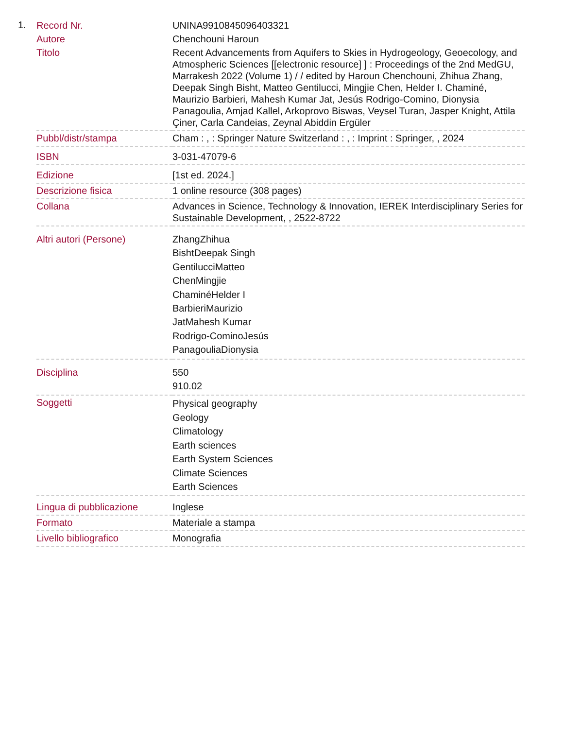1.
| Record Nr. | UNINA9910845096403321 |
| Autore | Chenchouni Haroun |
| Titolo | Recent Advancements from Aquifers to Skies in Hydrogeology, Geoecology, and Atmospheric Sciences [[electronic resource] ] : Proceedings of the 2nd MedGU, Marrakesh 2022 (Volume 1) / / edited by Haroun Chenchouni, Zhihua Zhang, Deepak Singh Bisht, Matteo Gentilucci, Mingjie Chen, Helder I. Chaminé, Maurizio Barbieri, Mahesh Kumar Jat, Jesús Rodrigo-Comino, Dionysia Panagoulia, Amjad Kallel, Arkoprovo Biswas, Veysel Turan, Jasper Knight, Attila Çiner, Carla Candeias, Zeynal Abiddin Ergüler |
| Pubbl/distr/stampa | Cham : , : Springer Nature Switzerland : , : Imprint : Springer, , 2024 |
| ISBN | 3-031-47079-6 |
| Edizione | [1st ed. 2024.] |
| Descrizione fisica | 1 online resource (308 pages) |
| Collana | Advances in Science, Technology & Innovation, IEREK Interdisciplinary Series for Sustainable Development, , 2522-8722 |
| Altri autori (Persone) | ZhangZhihua BishtDeepak Singh GentilucciMatteo ChenMingjie ChaminéHelder I BarbieriMaurizio JatMahesh Kumar Rodrigo-CominoJesús PanagouliaDionysia |
| Disciplina | 550 910.02 |
| Soggetti | Physical geography Geology Climatology Earth sciences Earth System Sciences Climate Sciences Earth Sciences |
| Lingua di pubblicazione | Inglese |
| Formato | Materiale a stampa |
| Livello bibliografico | Monografia |